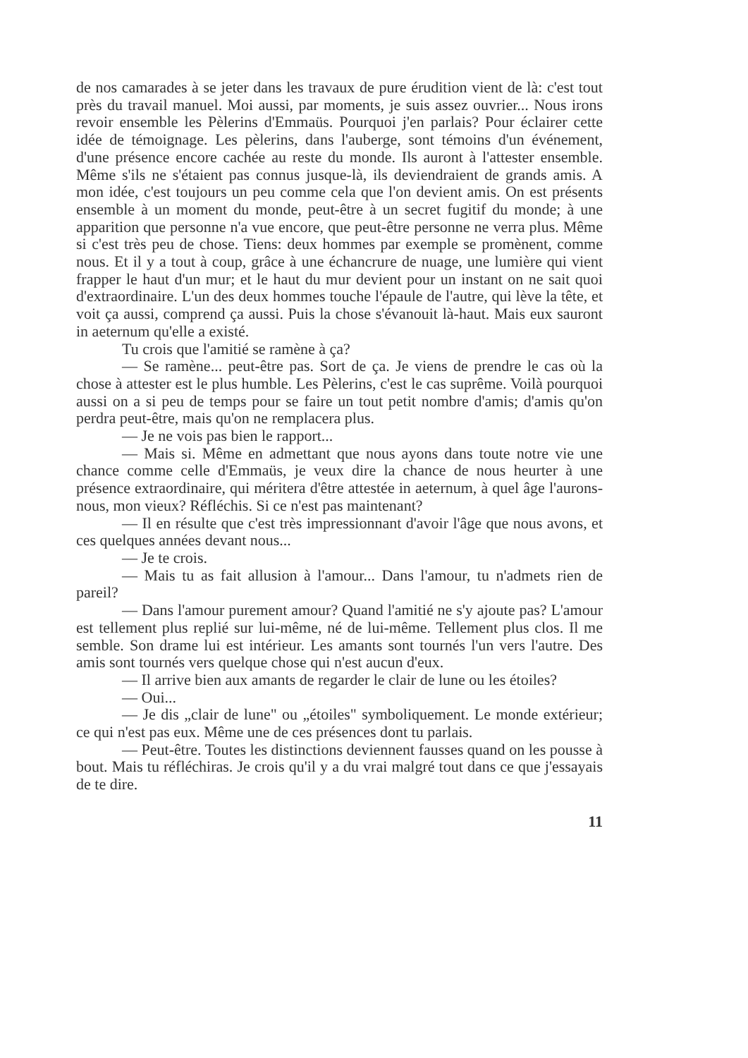de nos camarades à se jeter dans les travaux de pure érudition vient de là: c'est tout près du travail manuel. Moi aussi, par moments, je suis assez ouvrier... Nous irons revoir ensemble les Pèlerins d'Emmaüs. Pourquoi j'en parlais? Pour éclairer cette idée de témoignage. Les pèlerins, dans l'auberge, sont témoins d'un événement, d'une présence encore cachée au reste du monde. Ils auront à l'attester ensemble. Même s'ils ne s'étaient pas connus jusque-là, ils deviendraient de grands amis. A mon idée, c'est toujours un peu comme cela que l'on devient amis. On est présents ensemble à un moment du monde, peut-être à un secret fugitif du monde; à une apparition que personne n'a vue encore, que peut-être personne ne verra plus. Même si c'est très peu de chose. Tiens: deux hommes par exemple se promènent, comme nous. Et il y a tout à coup, grâce à une échancrure de nuage, une lumière qui vient frapper le haut d'un mur; et le haut du mur devient pour un instant on ne sait quoi d'extraordinaire. L'un des deux hommes touche l'épaule de l'autre, qui lève la tête, et voit ça aussi, comprend ça aussi. Puis la chose s'évanouit là-haut. Mais eux sauront in aeternum qu'elle a existé.
Tu crois que l'amitié se ramène à ça?
— Se ramène... peut-être pas. Sort de ça. Je viens de prendre le cas où la chose à attester est le plus humble. Les Pèlerins, c'est le cas suprême. Voilà pourquoi aussi on a si peu de temps pour se faire un tout petit nombre d'amis; d'amis qu'on perdra peut-être, mais qu'on ne remplacera plus.
— Je ne vois pas bien le rapport...
— Mais si. Même en admettant que nous ayons dans toute notre vie une chance comme celle d'Emmaüs, je veux dire la chance de nous heurter à une présence extraordinaire, qui méritera d'être attestée in aeternum, à quel âge l'aurons-nous, mon vieux? Réfléchis. Si ce n'est pas maintenant?
— Il en résulte que c'est très impressionnant d'avoir l'âge que nous avons, et ces quelques années devant nous...
— Je te crois.
— Mais tu as fait allusion à l'amour... Dans l'amour, tu n'admets rien de pareil?
— Dans l'amour purement amour? Quand l'amitié ne s'y ajoute pas? L'amour est tellement plus replié sur lui-même, né de lui-même. Tellement plus clos. Il me semble. Son drame lui est intérieur. Les amants sont tournés l'un vers l'autre. Des amis sont tournés vers quelque chose qui n'est aucun d'eux.
— Il arrive bien aux amants de regarder le clair de lune ou les étoiles?
— Oui...
— Je dis „clair de lune" ou „étoiles" symboliquement. Le monde extérieur; ce qui n'est pas eux. Même une de ces présences dont tu parlais.
— Peut-être. Toutes les distinctions deviennent fausses quand on les pousse à bout. Mais tu réfléchiras. Je crois qu'il y a du vrai malgré tout dans ce que j'essayais de te dire.
11